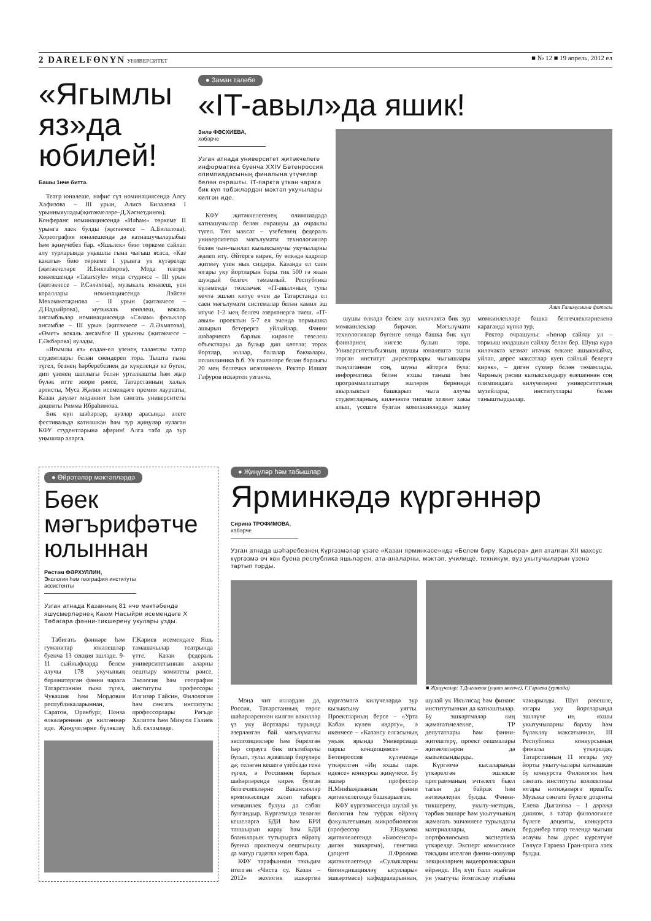2 DARELFӨNYN УНИВЕРСИТЕТ ■ № 12 ■ 19 апрель, 2012 ел
«Ягымлы яз»да юбилей!
Башы 1нче биттә.
Театр юнәлеше, нәфис сүз номинациясендә Алсу Хафизова – III урын, Алисә Билалова I урынныяулады(җитәкчеләре–Д.Хәснетдинов). Конферанс номинациясендә «Илһам» төркеме II урынга лаек булды (җитәкчесе – А.Билалова). Хореография юнәлешендә дә катнашучыларыбыз һәм җиңүчебез бар. «Яшьлек» бию төркеме сайлап алу турларында уңышлы гына чыгыш ясаса, «Каз канаты» бию төркеме I урынга ук күтәрелде (җитәкчеләре И.Биктаһиров). Мода театры юнәлешендә «Tatarstyle» мода студиясе – III урын (җитәкчесе – Р.Сәләхова), музыкаль юнәлеш, уен кораллары номинациясендә Лэйсән Мөхәммәтҗанова – II урын (җитәкчесе – Д.Надыйрова), музыкаль юнәлеш, вокаль ансамбльләр номинациясендә «Сәлам» фольклор ансамбле – III урын (җитәкчесе – Л.Әхмәтова), «Өмет» вокаль ансамбле II урынны (җитәкчесе – Г.Әкбәрова) яулады.
«Ягымлы яз» елдан-ел үзенең талантлы татар студентлары белән сөендереп тора. Тышта гына түгел, безнең һәрберебезнең дә күңелендә яз бүген, дип үзенең шатлыгы белән урталкашты һәм җыр бүләк итте жюри рәисе, Татарстанның халык артисты, Муса Җәлил исемендәге премия лауреаты, Казан дәүләт мәдәният һәм сәнгать университеты доценты Римма Ибраһимова.
Бик күп шәһәрләр, вузлар арасында әлеге фестивальдә катнашкан һәм зур җиңүләр яулаган КФУ студентларына афәрин! Алга таба да зур уңышлар аларга.
● Заман таләбе
«IT-авыл»да яшик!
Зилә ФӘСХИЕВА,
хәбәрче
Узган атнада университет җитәкчелеге информатика буенча XXIV Бөтенроссия олимпиадасының финалына үтүчеләр белән очрашты. IT-паркта үткән чарага бик күп төбәкләрдән мәктәп укучылары килгән иде.
КФУ җитәкчелегенең олимпиадада катнашучылар белән очрашуы да очраклы түгел. Төп максат – үзебезнең федераль университетка мәгълумати технологияләр белән чын-чынлап кызыксынучы укучыларны җәлеп итү. Әйтергә кирәк, бу өлкәдә кадрлар җитмәү үзен нык сиздерә. Казанда ел саен югары уку йортларын бары тик 500 гә якын шундый белгеч тәмамлый. Республика күләмендә төзеләчәк «IT-авыл»ның тулы көчтә эшләп китүе өчен дә Татарстанда ел саен мәгълумати системалар белән камил эш итүче 1-2 мең белгеч әзерләнергә тиеш. «IT-авыл» проектын 5-7 ел эчендә тормышка ашырып бетерергә уйлыйлар. Фәнни шәһәрчектә барлык кирәкле төзелеш объектлары да булыр дип көтелә: торак йортлар, юллар, балалар бакчалары, поликлиника һ.б. Ул гаиләләре белән барлыгы 20 мең белгечкә исәпләнелә. Ректор Илшат Гафуров искәртеп узганча,
Алия Галимуллина фотосы
шушы өлкәдә белем алу киләчәктә бик зур мөмкинлекләр бирәчәк. Мәгълүмати технологияләр бүгенге көндә башка бик күп фәннәрнең нигезе булып тора. Университетыбызның шушы юнәлештә эшли торган институт директорлары чыгышлары тыңлаганнан соң, шуны әйтергә була: информатика белән яхшы таныш һәм программалаштыру эшләрен бернинди авырлыксыз башкарып чыга алучы студентларның, киләчәктә тиешле хезмәт хакы алып, үсештә булган компанияләрдә эшләү мөмкинлекләре башка белгечлекләрнекенә караганда күпкә зур.
Ректор очрашуны: «Һөнәр сайлау ул – тормыш юлдашын сайлау белән бер. Шуңа күрә киләчәктә хезмәт итәчәк өлкәне ашыкмыйча, уйлап, дөрес максатлар куеп сайлый белергә кирәк», – дигән сүзләр белән тәмамлады. Чараның рәсми кызыксындыру өлешеннән соң олимпиадага килүчеләрне университетның музейлары, институтлары белән таныштырдылар.
● Өйрәтәләр мәктәпләрдә
Бөек мәгърифәтче юлыннан
Рөстәм ФӘРХУЛЛИН,
Экология һәм география институты ассистенты
Узган атнада Казанның 81 нче мәктәбендә яшүсмерләрнең Каюм Насыйри исемендәге X Төбәгара фәнни-тикшерену укулары узды.
Табигать фәннәре һәм гуманитар юнәлешләр буенча 13 секция эшләде. 9-11 сыйныфларда белем алучы 178 укучының берләштергән фәнни чарага Татарстаннан гына түгел, Чувашия һәм Мордовия республикаларыннан, Саратов, Оренбург, Пенза өлкәләреннән дә килгәннәр иде. Җиңүчеләрне бүләкләү Г.Кариев исемендәге Яшь тамашачылар театрында үтте. Казан федераль университетыннан аларны оештыру комитеты рәисе, Экология һәм география институты профессоры Илгизәр Гайсин, Филология һәм сәнгать институты профессорлары Рәгъде Халитов һәм Миңгол Галиев һ.б. сәламләде.
● Җиңүләр һәм табышлар
Ярминкәдә күргәннәр
Сиринә ТРОФИМОВА,
хәбәрче
Узган атнада шәһәребезнең Күргәзмәләр үзәге «Казан ярминкәсе»ндә «Белем бирү. Карьера» дип аталган XII махсус күргәзмә өч көн буена республика яшьләрен, ата-аналарны, мәктәп, училище, техникум, вуз укытучыларын үзенә тартып торды.
■ Җиңүчеләр: Т.Дыганова (уңнан икенче), Г.Гәрәева (уртада)
Моңа чит илләрдән дә, Россия, Татарстанның төрле шәһәрләреннән килгән вәкилләр үз уку йортлары турында әзерләнгән бай мәгълүматлы экспозицияләре һәм бирелгән һәр сорауга бик игътибарлы булып, тулы җаваплар бирүләре дә; теләгән кешегә үзебездә генә түгел, ә Россиянең барлык шәһәрләрендә кирәк булган белгечлекләрне Вакансияләр ярминкәсендә эзләп табарга мөмкинлек булуы да сәбәп булгандыр. Күргәзмәдә теләгән кешеләргә БДИ һәм БРИ тапшырып карау һәм БДИ бланкларын тутырырга өйрәтү буенча практикум оештырылу да матур гадәткә кереп бара.
КФУ тарафыннан тәкъдим ителгән «Чиста су. Казан – 2012» экологик эшкәртмә күргәзмәгә килүчеләрдә зур кызыксыну уятты. Проектларның берсе – «Урта Кабан күлен яңарту», ә икенчесе – «Казансу елгасының уңъяк ярында Универсиада паркы концепциясе» – Бөтенроссия күләмендә үткәрелгән «Иң яхшы парк идеясе» конкурсы җиңүчесе. Бу эшләр профессор Н.Минһаҗеваның фәнни җитәкчелегендә башкарылган.
КФУ күргәзмәсендә шулай ук биология һәм туфрак өйрәнү факультетының микробиология (профессор Р.Наумова җитәкчелегендә «Биосенсор» дигән эшкәртмә), генетика (доцент Л.Фролова җитәкчелегендә «Сулыкларны биоиндикацияләү ысуллары» эшкәртмәсе) кафедраларыннан, шулай ук Икътисад һәм финанс институтыннан да катнаштылар. Бу эшкәртмәләр киң җәмәгатьчелекне, ТР депутатлары һәм фәнни-җитештерү, проект оешмалары җитәкчеләрен дә кызыксындырды.
Күргәзмә кысаларында үткәрелгән эшлекле программаның эчтәлеге быел тагын да байрак һәм нәтиҗәлерәк булды. Фәнни-тикшерену, укыту-методик, тәрбия эшләре һәм укытучының җәмәгать эшчәнлеге турындагы материаллары, аның портфолиосына экспертиза үткәрелде. Эксперт комиссиясе тәкъдим ителгән фәнни-популяр лекцияләрнең видеороликларын өйрәнде. Иң күп балл җыйган ун укытучы йомгаклау этабына чакырылды. Шул рәвешле, югары уку йортларында эшләүче иң яхшы укытучыларны барлау һәм бүләкләү максатыннан, III Республика конкурсының финалы үткәрелде. Татарстанның 11 югары уку йорты укытучылары катнашкан бу конкурста Филология һәм сәнгать институты коллективы югары нәтиҗәләргә ирешТе. Музыка сәнгате бүлеге доценты Елена Дыганова – I дәрәҗә диплом, ә татар филологиясе бүлеге доценты, конкурста бердәнбер татар телендә чыгыш ясаучы һәм дәрес күрсәтүче Гөлүсә Гәрәева Гран-прига лаек булды.